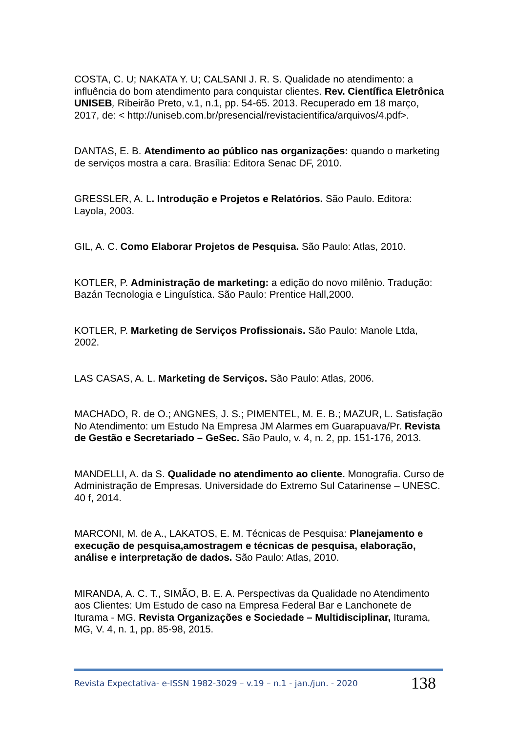COSTA, C. U; NAKATA Y. U; CALSANI J. R. S. Qualidade no atendimento: a influência do bom atendimento para conquistar clientes. Rev. Científica Eletrônica UNISEB, Ribeirão Preto, v.1, n.1, pp. 54-65. 2013. Recuperado em 18 março, 2017, de: < http://uniseb.com.br/presencial/revistacientifica/arquivos/4.pdf>.
DANTAS, E. B. Atendimento ao público nas organizações: quando o marketing de serviços mostra a cara. Brasília: Editora Senac DF, 2010.
GRESSLER, A. L. Introdução e Projetos e Relatórios. São Paulo. Editora: Layola, 2003.
GIL, A. C. Como Elaborar Projetos de Pesquisa. São Paulo: Atlas, 2010.
KOTLER, P. Administração de marketing: a edição do novo milênio. Tradução: Bazán Tecnologia e Linguística. São Paulo: Prentice Hall,2000.
KOTLER, P. Marketing de Serviços Profissionais. São Paulo: Manole Ltda, 2002.
LAS CASAS, A. L. Marketing de Serviços. São Paulo: Atlas, 2006.
MACHADO, R. de O.; ANGNES, J. S.; PIMENTEL, M. E. B.; MAZUR, L. Satisfação No Atendimento: um Estudo Na Empresa JM Alarmes em Guarapuava/Pr. Revista de Gestão e Secretariado – GeSec. São Paulo, v. 4, n. 2, pp. 151-176, 2013.
MANDELLI, A. da S. Qualidade no atendimento ao cliente. Monografia. Curso de Administração de Empresas. Universidade do Extremo Sul Catarinense – UNESC. 40 f, 2014.
MARCONI, M. de A., LAKATOS, E. M. Técnicas de Pesquisa: Planejamento e execução de pesquisa,amostragem e técnicas de pesquisa, elaboração, análise e interpretação de dados. São Paulo: Atlas, 2010.
MIRANDA, A. C. T., SIMÃO, B. E. A. Perspectivas da Qualidade no Atendimento aos Clientes: Um Estudo de caso na Empresa Federal Bar e Lanchonete de Iturama - MG. Revista Organizações e Sociedade – Multidisciplinar, Iturama, MG, V. 4, n. 1, pp. 85-98, 2015.
Revista Expectativa- e-ISSN 1982-3029 – v.19 – n.1 - jan./jun. - 2020 138